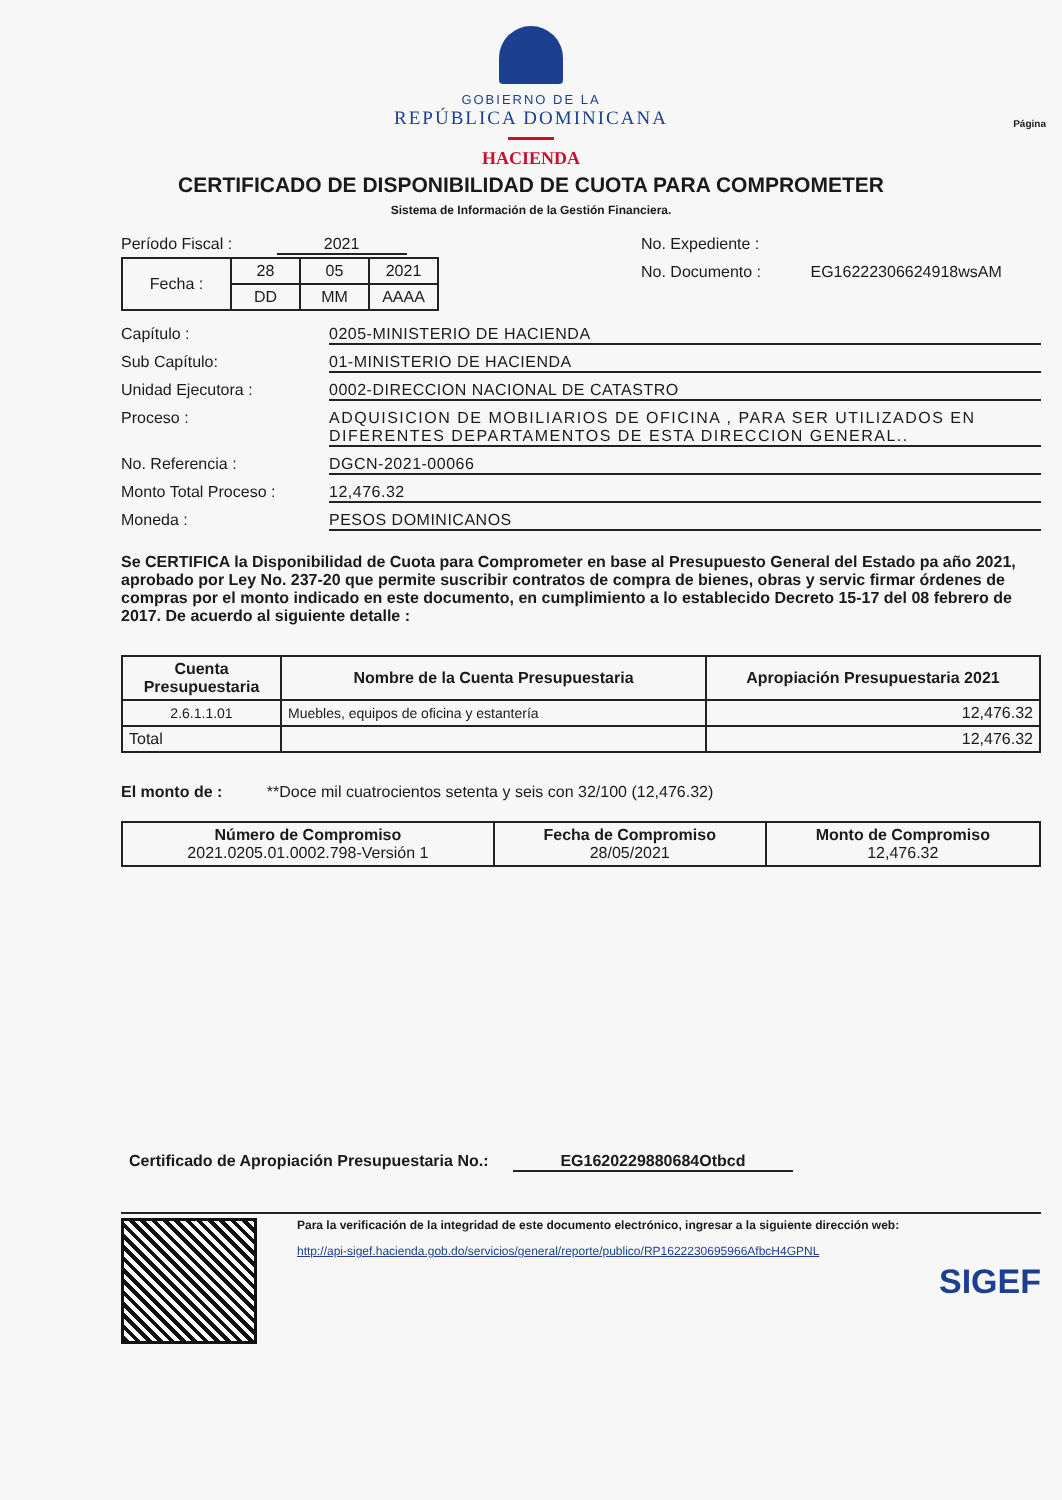Página
GOBIERNO DE LA
REPÚBLICA DOMINICANA
HACIENDA
CERTIFICADO DE DISPONIBILIDAD DE CUOTA PARA COMPROMETER
Sistema de Información de la Gestión Financiera.
Período Fiscal : 2021
| Fecha : | 28 | 05 | 2021 |
| | DD | MM | AAAA |
No. Expediente :
No. Documento : EG1622230662491​8wsAM
Capítulo : 0205-MINISTERIO DE HACIENDA
Sub Capítulo: 01-MINISTERIO DE HACIENDA
Unidad Ejecutora : 0002-DIRECCION NACIONAL DE CATASTRO
Proceso : ADQUISICION DE MOBILIARIOS DE OFICINA , PARA SER UTILIZADOS EN DIFERENTES DEPARTAMENTOS DE ESTA DIRECCION GENERAL..
No. Referencia : DGCN-2021-00066
Monto Total Proceso : 12,476.32
Moneda : PESOS DOMINICANOS
Se CERTIFICA la Disponibilidad de Cuota para Comprometer en base al Presupuesto General del Estado pa año 2021, aprobado por Ley No. 237-20 que permite suscribir contratos de compra de bienes, obras y servic firmar órdenes de compras por el monto indicado en este documento, en cumplimiento a lo establecido Decreto 15-17 del 08 febrero de 2017. De acuerdo al siguiente detalle :
| Cuenta Presupuestaria | Nombre de la Cuenta Presupuestaria | Apropiación Presupuestaria 2021 |
| --- | --- | --- |
| 2.6.1.1.01 | Muebles, equipos de oficina y estantería | 12,476.32 |
| Total | | 12,476.32 |
El monto de : **Doce mil cuatrocientos setenta y seis con 32/100 (12,476.32)
| Número de Compromiso 2021.0205.01.0002.798-Versión 1 | Fecha de Compromiso 28/05/2021 | Monto de Compromiso 12,476.32 |
Certificado de Apropiación Presupuestaria No.: EG1620229880684Otbcd
Para la verificación de la integridad de este documento electrónico, ingresar a la siguiente dirección web:
http://api-sigef.hacienda.gob.do/servicios/general/reporte/publico/RP1622230695966AfbcH4GPNL
SIGEF